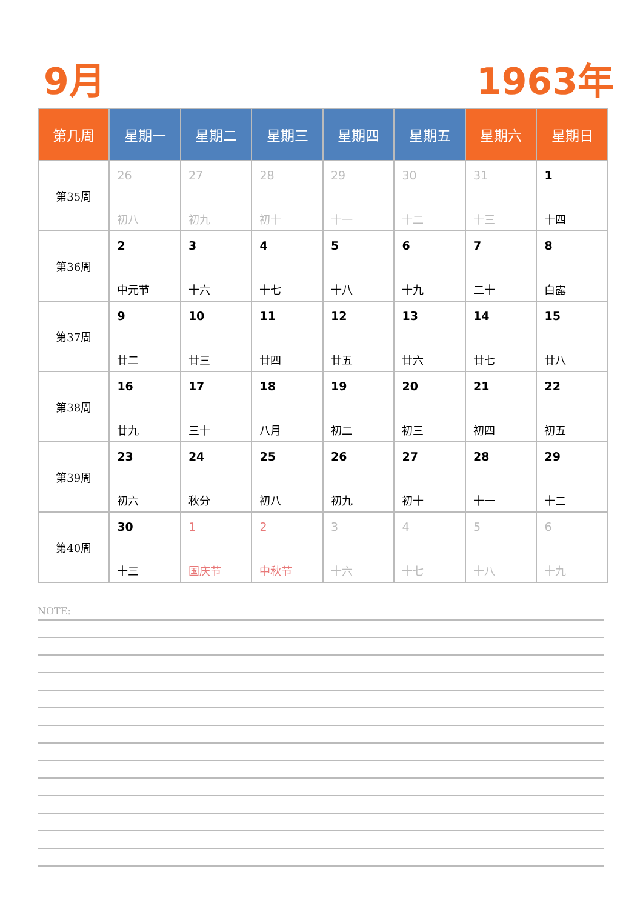9月 1963年
| 第几周 | 星期一 | 星期二 | 星期三 | 星期四 | 星期五 | 星期六 | 星期日 |
| --- | --- | --- | --- | --- | --- | --- | --- |
| 第35周 | 26 初八 | 27 初九 | 28 初十 | 29 十一 | 30 十二 | 31 十三 | 1 十四 |
| 第36周 | 2 中元节 | 3 十六 | 4 十七 | 5 十八 | 6 十九 | 7 二十 | 8 白露 |
| 第37周 | 9 廿二 | 10 廿三 | 11 廿四 | 12 廿五 | 13 廿六 | 14 廿七 | 15 廿八 |
| 第38周 | 16 廿九 | 17 三十 | 18 八月 | 19 初二 | 20 初三 | 21 初四 | 22 初五 |
| 第39周 | 23 初六 | 24 秋分 | 25 初八 | 26 初九 | 27 初十 | 28 十一 | 29 十二 |
| 第40周 | 30 十三 | 1 国庆节 | 2 中秋节 | 3 十六 | 4 十七 | 5 十八 | 6 十九 |
NOTE: